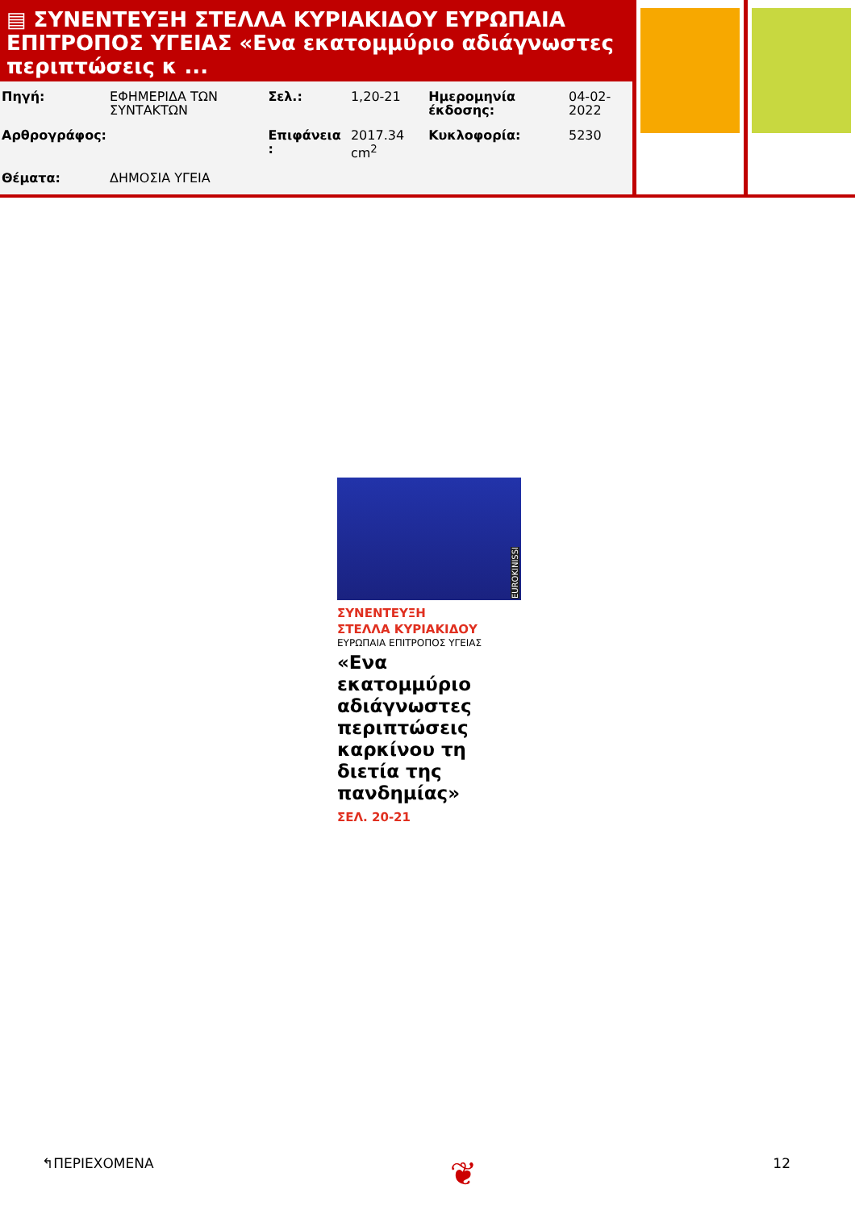▤ ΣΥΝΕΝΤΕΥΞΗ ΣΤΕΛΛΑ ΚΥΡΙΑΚΙΔΟΥ ΕΥΡΩΠΑΙΑ ΕΠΙΤΡΟΠΟΣ ΥΓΕΙΑΣ «Ενα εκατομμύριο αδιάγνωστες περιπτώσεις κ ...
| Πηγή: | ΕΦΗΜΕΡΙΔΑ ΤΩΝ ΣΥΝΤΑΚΤΩΝ | Σελ.: | 1,20-21 | Ημερομηνία έκδοσης: | 04-02-2022 |
| Αρθρογράφος: | | Επιφάνεια : | 2017.34 cm<sup>2</sup> | Κυκλοφορία: | 5230 |
| Θέματα: | ΔΗΜΟΣΙΑ ΥΓΕΙΑ | | | | |
EUROKINISSI
ΣΥΝΕΝΤΕΥΞΗ
ΣΤΕΛΛΑ ΚΥΡΙΑΚΙΔΟΥ
ΕΥΡΩΠΑΙΑ ΕΠΙΤΡΟΠΟΣ ΥΓΕΙΑΣ
«Ενα εκατομμύριο αδιάγνωστες περιπτώσεις καρκίνου τη διετία της πανδημίας»
ΣΕΛ. 20-21
↰ΠΕΡΙΕΧΟΜΕΝΑ ❦ 12